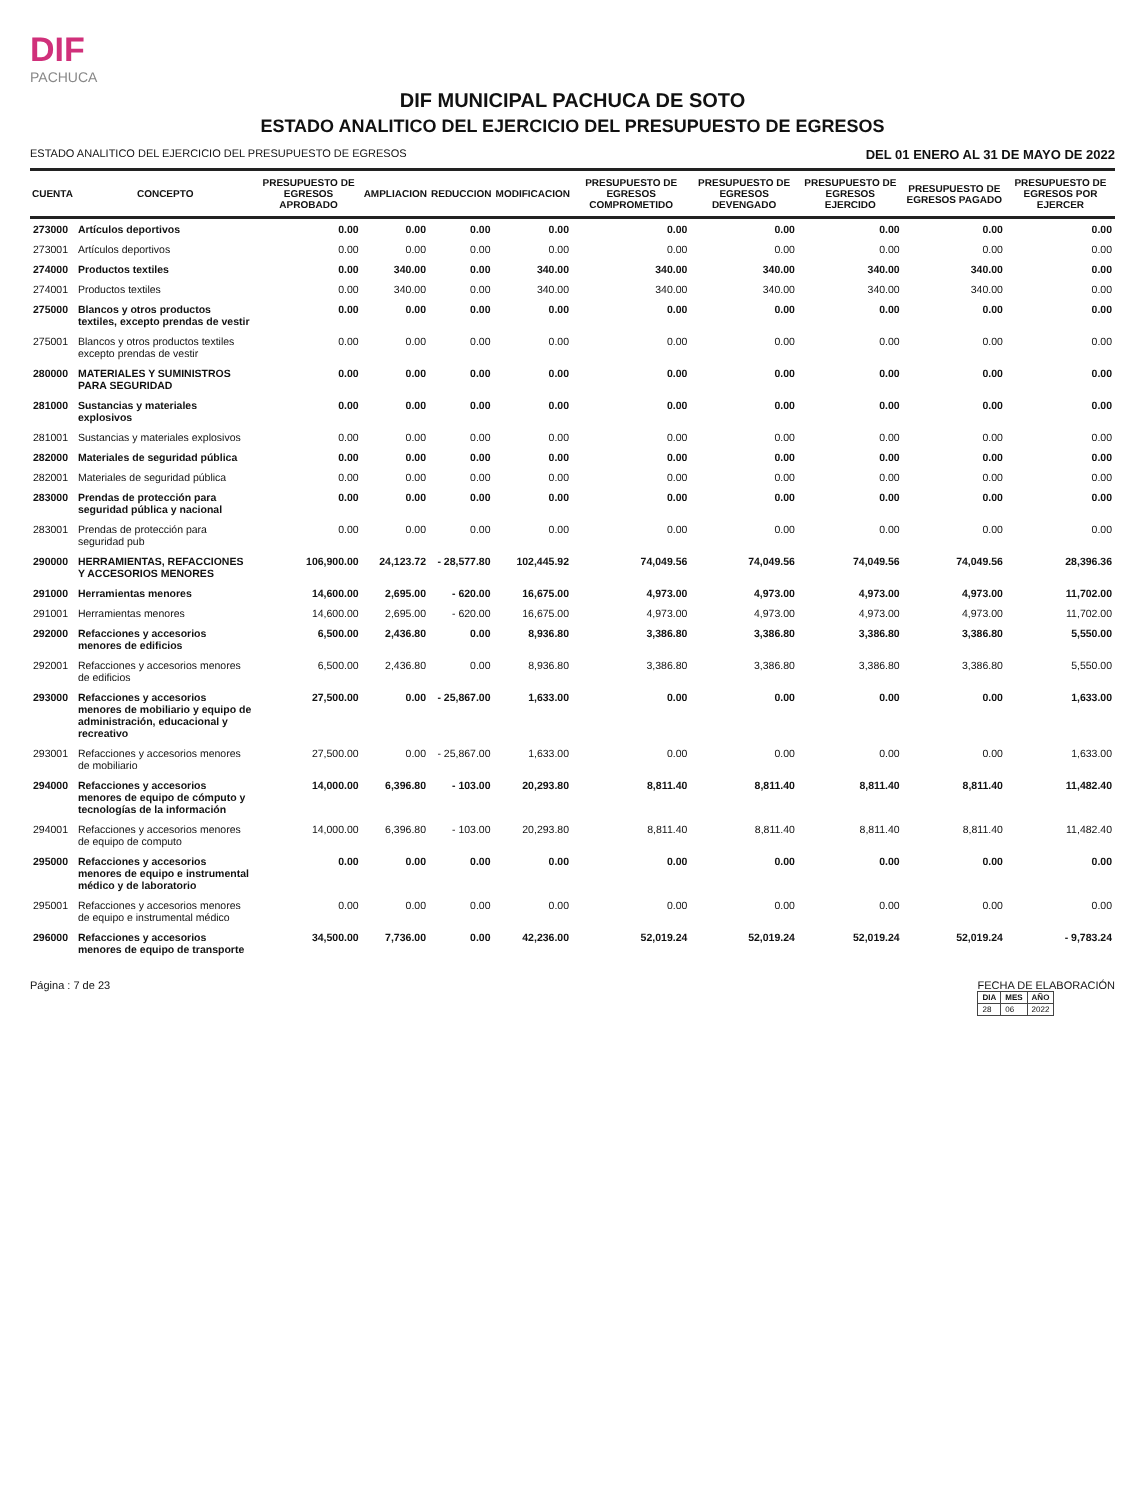DIF
PACHUCA
DIF MUNICIPAL PACHUCA DE SOTO
ESTADO ANALITICO DEL EJERCICIO DEL PRESUPUESTO DE EGRESOS
ESTADO ANALITICO DEL EJERCICIO DEL PRESUPUESTO DE EGRESOS DEL 01 ENERO AL 31 DE MAYO DE 2022
| CUENTA | CONCEPTO | PRESUPUESTO DE EGRESOS APROBADO | AMPLIACION | REDUCCION | MODIFICACION | PRESUPUESTO DE EGRESOS COMPROMETIDO | PRESUPUESTO DE EGRESOS DEVENGADO | PRESUPUESTO DE EGRESOS EJERCIDO | PRESUPUESTO DE EGRESOS PAGADO | PRESUPUESTO DE EGRESOS POR EJERCER |
| --- | --- | --- | --- | --- | --- | --- | --- | --- | --- | --- |
| 273000 | Artículos deportivos | 0.00 | 0.00 | 0.00 | 0.00 | 0.00 | 0.00 | 0.00 | 0.00 | 0.00 |
| 273001 | Artículos deportivos | 0.00 | 0.00 | 0.00 | 0.00 | 0.00 | 0.00 | 0.00 | 0.00 | 0.00 |
| 274000 | Productos textiles | 0.00 | 340.00 | 0.00 | 340.00 | 340.00 | 340.00 | 340.00 | 340.00 | 0.00 |
| 274001 | Productos textiles | 0.00 | 340.00 | 0.00 | 340.00 | 340.00 | 340.00 | 340.00 | 340.00 | 0.00 |
| 275000 | Blancos y otros productos textiles, excepto prendas de vestir | 0.00 | 0.00 | 0.00 | 0.00 | 0.00 | 0.00 | 0.00 | 0.00 | 0.00 |
| 275001 | Blancos y otros productos textiles excepto prendas de vestir | 0.00 | 0.00 | 0.00 | 0.00 | 0.00 | 0.00 | 0.00 | 0.00 | 0.00 |
| 280000 | MATERIALES Y SUMINISTROS PARA SEGURIDAD | 0.00 | 0.00 | 0.00 | 0.00 | 0.00 | 0.00 | 0.00 | 0.00 | 0.00 |
| 281000 | Sustancias y materiales explosivos | 0.00 | 0.00 | 0.00 | 0.00 | 0.00 | 0.00 | 0.00 | 0.00 | 0.00 |
| 281001 | Sustancias y materiales explosivos | 0.00 | 0.00 | 0.00 | 0.00 | 0.00 | 0.00 | 0.00 | 0.00 | 0.00 |
| 282000 | Materiales de seguridad pública | 0.00 | 0.00 | 0.00 | 0.00 | 0.00 | 0.00 | 0.00 | 0.00 | 0.00 |
| 282001 | Materiales de seguridad pública | 0.00 | 0.00 | 0.00 | 0.00 | 0.00 | 0.00 | 0.00 | 0.00 | 0.00 |
| 283000 | Prendas de protección para seguridad pública y nacional | 0.00 | 0.00 | 0.00 | 0.00 | 0.00 | 0.00 | 0.00 | 0.00 | 0.00 |
| 283001 | Prendas de protección para seguridad pub | 0.00 | 0.00 | 0.00 | 0.00 | 0.00 | 0.00 | 0.00 | 0.00 | 0.00 |
| 290000 | HERRAMIENTAS, REFACCIONES Y ACCESORIOS MENORES | 106,900.00 | 24,123.72 | - 28,577.80 | 102,445.92 | 74,049.56 | 74,049.56 | 74,049.56 | 74,049.56 | 28,396.36 |
| 291000 | Herramientas menores | 14,600.00 | 2,695.00 | - 620.00 | 16,675.00 | 4,973.00 | 4,973.00 | 4,973.00 | 4,973.00 | 11,702.00 |
| 291001 | Herramientas menores | 14,600.00 | 2,695.00 | - 620.00 | 16,675.00 | 4,973.00 | 4,973.00 | 4,973.00 | 4,973.00 | 11,702.00 |
| 292000 | Refacciones y accesorios menores de edificios | 6,500.00 | 2,436.80 | 0.00 | 8,936.80 | 3,386.80 | 3,386.80 | 3,386.80 | 3,386.80 | 5,550.00 |
| 292001 | Refacciones y accesorios menores de edificios | 6,500.00 | 2,436.80 | 0.00 | 8,936.80 | 3,386.80 | 3,386.80 | 3,386.80 | 3,386.80 | 5,550.00 |
| 293000 | Refacciones y accesorios menores de mobiliario y equipo de administración, educacional y recreativo | 27,500.00 | 0.00 | - 25,867.00 | 1,633.00 | 0.00 | 0.00 | 0.00 | 0.00 | 1,633.00 |
| 293001 | Refacciones y accesorios menores de mobiliario | 27,500.00 | 0.00 | - 25,867.00 | 1,633.00 | 0.00 | 0.00 | 0.00 | 0.00 | 1,633.00 |
| 294000 | Refacciones y accesorios menores de equipo de cómputo y tecnologías de la información | 14,000.00 | 6,396.80 | - 103.00 | 20,293.80 | 8,811.40 | 8,811.40 | 8,811.40 | 8,811.40 | 11,482.40 |
| 294001 | Refacciones y accesorios menores de equipo de computo | 14,000.00 | 6,396.80 | - 103.00 | 20,293.80 | 8,811.40 | 8,811.40 | 8,811.40 | 8,811.40 | 11,482.40 |
| 295000 | Refacciones y accesorios menores de equipo e instrumental médico y de laboratorio | 0.00 | 0.00 | 0.00 | 0.00 | 0.00 | 0.00 | 0.00 | 0.00 | 0.00 |
| 295001 | Refacciones y accesorios menores de equipo e instrumental médico | 0.00 | 0.00 | 0.00 | 0.00 | 0.00 | 0.00 | 0.00 | 0.00 | 0.00 |
| 296000 | Refacciones y accesorios menores de equipo de transporte | 34,500.00 | 7,736.00 | 0.00 | 42,236.00 | 52,019.24 | 52,019.24 | 52,019.24 | 52,019.24 | - 9,783.24 |
Página : 7 de 23 FECHA DE ELABORACIÓN
| DIA | MES | AÑO |
| --- | --- | --- |
| 28 | 06 | 2022 |